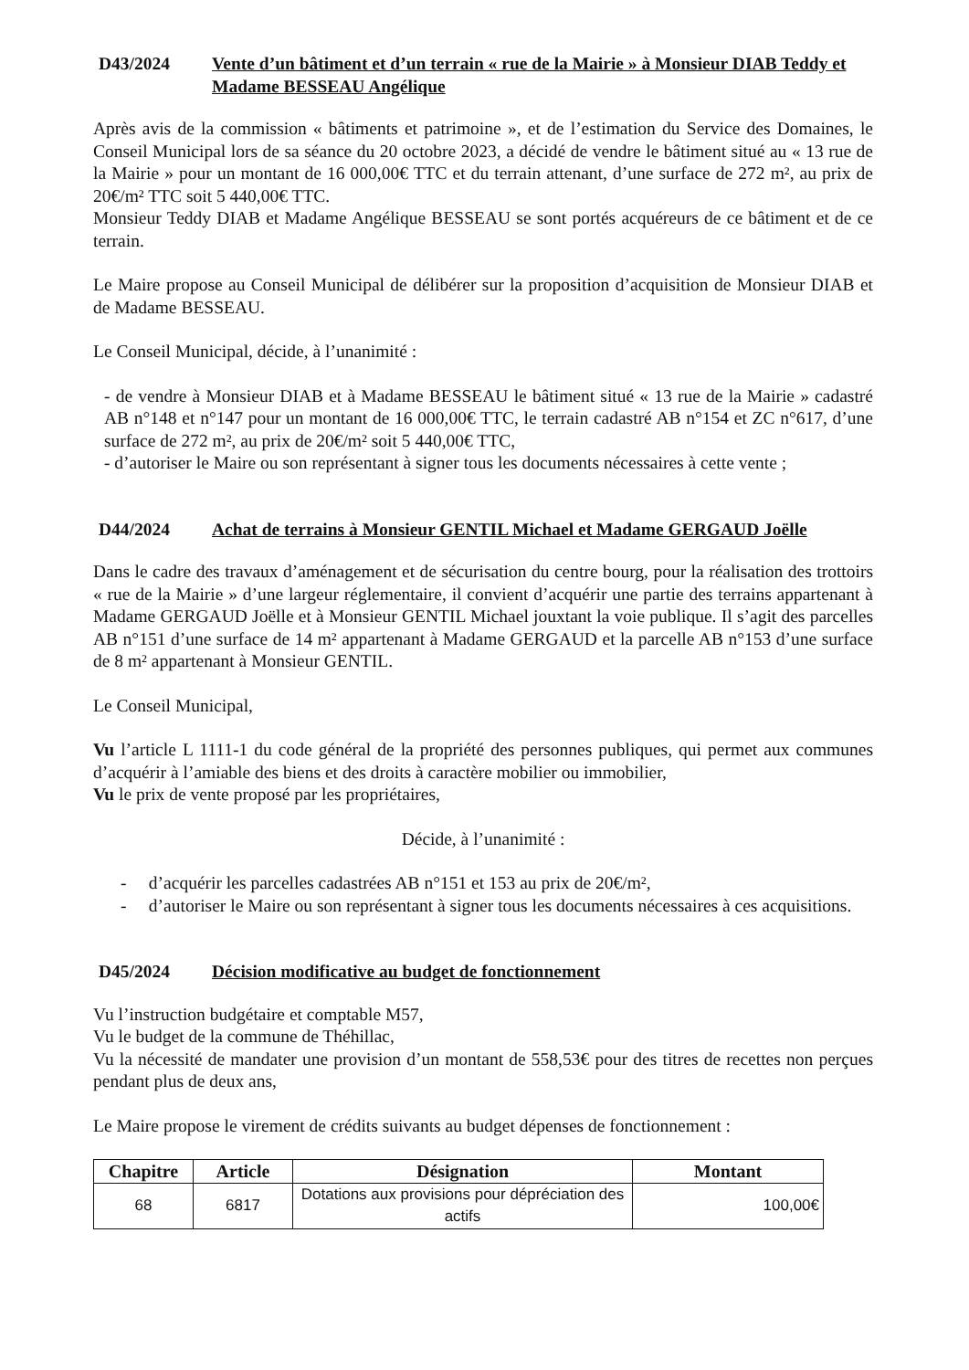D43/2024 Vente d’un bâtiment et d’un terrain « rue de la Mairie » à Monsieur DIAB Teddy et Madame BESSEAU Angélique
Après avis de la commission « bâtiments et patrimoine », et de l’estimation du Service des Domaines, le Conseil Municipal lors de sa séance du 20 octobre 2023, a décidé de vendre le bâtiment situé au « 13 rue de la Mairie » pour un montant de 16 000,00€ TTC et du terrain attenant, d’une surface de 272 m², au prix de 20€/m² TTC soit 5 440,00€ TTC.
Monsieur Teddy DIAB et Madame Angélique BESSEAU se sont portés acquéreurs de ce bâtiment et de ce terrain.
Le Maire propose au Conseil Municipal de délibérer sur la proposition d’acquisition de Monsieur DIAB et de Madame BESSEAU.
Le Conseil Municipal, décide, à l’unanimité :
- de vendre à Monsieur DIAB et à Madame BESSEAU le bâtiment situé « 13 rue de la Mairie » cadastré AB n°148 et n°147 pour un montant de 16 000,00€ TTC, le terrain cadastré AB n°154 et ZC n°617, d’une surface de 272 m², au prix de 20€/m² soit 5 440,00€ TTC,
- d’autoriser le Maire ou son représentant à signer tous les documents nécessaires à cette vente ;
D44/2024 Achat de terrains à Monsieur GENTIL Michael et Madame GERGAUD Joëlle
Dans le cadre des travaux d’aménagement et de sécurisation du centre bourg, pour la réalisation des trottoirs « rue de la Mairie » d’une largeur réglementaire, il convient d’acquérir une partie des terrains appartenant à Madame GERGAUD Joëlle et à Monsieur GENTIL Michael jouxtant la voie publique. Il s’agit des parcelles AB n°151 d’une surface de 14 m² appartenant à Madame GERGAUD et la parcelle AB n°153 d’une surface de 8 m² appartenant à Monsieur GENTIL.
Le Conseil Municipal,
Vu l’article L 1111-1 du code général de la propriété des personnes publiques, qui permet aux communes d’acquérir à l’amiable des biens et des droits à caractère mobilier ou immobilier,
Vu le prix de vente proposé par les propriétaires,
Décide, à l’unanimité :
- d’acquérir les parcelles cadastrées AB n°151 et 153 au prix de 20€/m²,
- d’autoriser le Maire ou son représentant à signer tous les documents nécessaires à ces acquisitions.
D45/2024 Décision modificative au budget de fonctionnement
Vu l’instruction budgétaire et comptable M57,
Vu le budget de la commune de Théhillac,
Vu la nécessité de mandater une provision d’un montant de 558,53€ pour des titres de recettes non perçues pendant plus de deux ans,
Le Maire propose le virement de crédits suivants au budget dépenses de fonctionnement :
| Chapitre | Article | Désignation | Montant |
| --- | --- | --- | --- |
| 68 | 6817 | Dotations aux provisions pour dépréciation des actifs | 100,00€ |